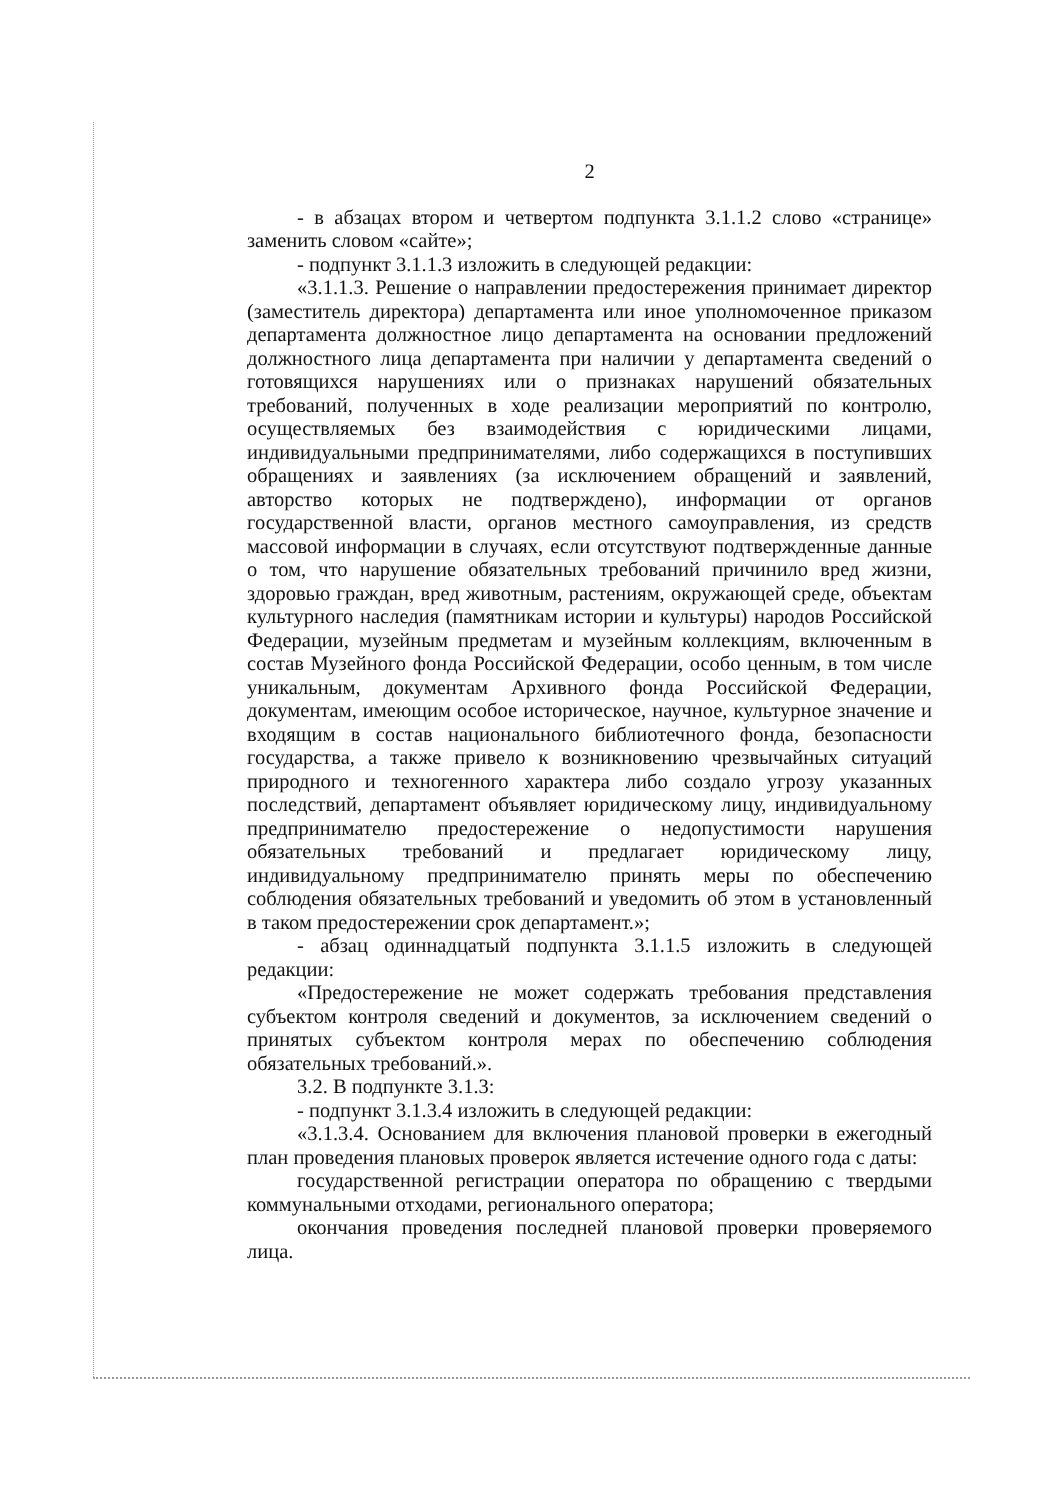2
- в абзацах втором и четвертом подпункта 3.1.1.2 слово «странице» заменить словом «сайте»;
- подпункт 3.1.1.3 изложить в следующей редакции:
«3.1.1.3. Решение о направлении предостережения принимает директор (заместитель директора) департамента или иное уполномоченное приказом департамента должностное лицо департамента на основании предложений должностного лица департамента при наличии у департамента сведений о готовящихся нарушениях или о признаках нарушений обязательных требований, полученных в ходе реализации мероприятий по контролю, осуществляемых без взаимодействия с юридическими лицами, индивидуальными предпринимателями, либо содержащихся в поступивших обращениях и заявлениях (за исключением обращений и заявлений, авторство которых не подтверждено), информации от органов государственной власти, органов местного самоуправления, из средств массовой информации в случаях, если отсутствуют подтвержденные данные о том, что нарушение обязательных требований причинило вред жизни, здоровью граждан, вред животным, растениям, окружающей среде, объектам культурного наследия (памятникам истории и культуры) народов Российской Федерации, музейным предметам и музейным коллекциям, включенным в состав Музейного фонда Российской Федерации, особо ценным, в том числе уникальным, документам Архивного фонда Российской Федерации, документам, имеющим особое историческое, научное, культурное значение и входящим в состав национального библиотечного фонда, безопасности государства, а также привело к возникновению чрезвычайных ситуаций природного и техногенного характера либо создало угрозу указанных последствий, департамент объявляет юридическому лицу, индивидуальному предпринимателю предостережение о недопустимости нарушения обязательных требований и предлагает юридическому лицу, индивидуальному предпринимателю принять меры по обеспечению соблюдения обязательных требований и уведомить об этом в установленный в таком предостережении срок департамент.»;
- абзац одиннадцатый подпункта 3.1.1.5 изложить в следующей редакции:
«Предостережение не может содержать требования представления субъектом контроля сведений и документов, за исключением сведений о принятых субъектом контроля мерах по обеспечению соблюдения обязательных требований.».
3.2. В подпункте 3.1.3:
- подпункт 3.1.3.4 изложить в следующей редакции:
«3.1.3.4. Основанием для включения плановой проверки в ежегодный план проведения плановых проверок является истечение одного года с даты:
государственной регистрации оператора по обращению с твердыми коммунальными отходами, регионального оператора;
окончания проведения последней плановой проверки проверяемого лица.